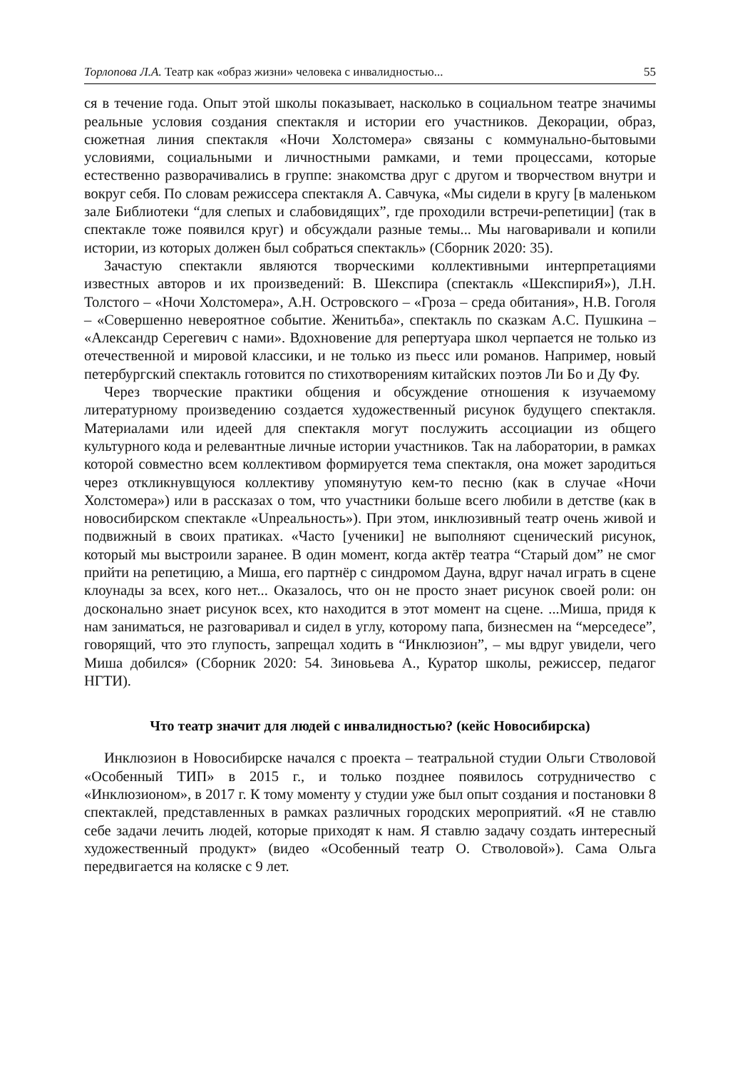Торлопова Л.А. Театр как «образ жизни» человека с инвалидностью... 55
ся в течение года. Опыт этой школы показывает, насколько в социальном театре значимы реальные условия создания спектакля и истории его участников. Декорации, образ, сюжетная линия спектакля «Ночи Холстомера» связаны с коммунально-бытовыми условиями, социальными и личностными рамками, и теми процессами, которые естественно разворачивались в группе: знакомства друг с другом и творчеством внутри и вокруг себя. По словам режиссера спектакля А. Савчука, «Мы сидели в кругу [в маленьком зале Библиотеки “для слепых и слабовидящих”, где проходили встречи-репетиции] (так в спектакле тоже появился круг) и обсуждали разные темы... Мы наговаривали и копили истории, из которых должен был собраться спектакль» (Сборник 2020: 35).
Зачастую спектакли являются творческими коллективными интерпретациями известных авторов и их произведений: В. Шекспира (спектакль «ШекспириЯ»), Л.Н. Толстого – «Ночи Холстомера», А.Н. Островского – «Гроза – среда обитания», Н.В. Гоголя – «Совершенно невероятное событие. Женитьба», спектакль по сказкам А.С. Пушкина – «Александр Серегевич с нами». Вдохновение для репертуара школ черпается не только из отечественной и мировой классики, и не только из пьесс или романов. Например, новый петербургский спектакль готовится по стихотворениям китайских поэтов Ли Бо и Ду Фу.
Через творческие практики общения и обсуждение отношения к изучаемому литературному произведению создается художественный рисунок будущего спектакля. Материалами или идеей для спектакля могут послужить ассоциации из общего культурного кода и релевантные личные истории участников. Так на лаборатории, в рамках которой совместно всем коллективом формируется тема спектакля, она может зародиться через откликнувщуюся коллективу упомянутую кем-то песню (как в случае «Ночи Холстомера») или в рассказах о том, что участники больше всего любили в детстве (как в новосибирском спектакле «Unреальность»). При этом, инклюзивный театр очень живой и подвижный в своих пратиках. «Часто [ученики] не выполняют сценический рисунок, который мы выстроили заранее. В один момент, когда актёр театра “Старый дом” не смог прийти на репетицию, а Миша, его партнёр с синдромом Дауна, вдруг начал играть в сцене клоунады за всех, кого нет... Оказалось, что он не просто знает рисунок своей роли: он досконально знает рисунок всех, кто находится в этот момент на сцене. ...Миша, придя к нам заниматься, не разговаривал и сидел в углу, которому папа, бизнесмен на “мерседесе”, говорящий, что это глупость, запрещал ходить в “Инклюзион”, – мы вдруг увидели, чего Миша добился» (Сборник 2020: 54. Зиновьева А., Куратор школы, режиссер, педагог НГТИ).
Что театр значит для людей с инвалидностью? (кейс Новосибирска)
Инклюзион в Новосибирске начался с проекта – театральной студии Ольги Стволовой «Особенный ТИП» в 2015 г., и только позднее появилось сотрудничество с «Инклюзионом», в 2017 г. К тому моменту у студии уже был опыт создания и постановки 8 спектаклей, представленных в рамках различных городских мероприятий. «Я не ставлю себе задачи лечить людей, которые приходят к нам. Я ставлю задачу создать интересный художественный продукт» (видео «Особенный театр О. Стволовой»). Сама Ольга передвигается на коляске с 9 лет.